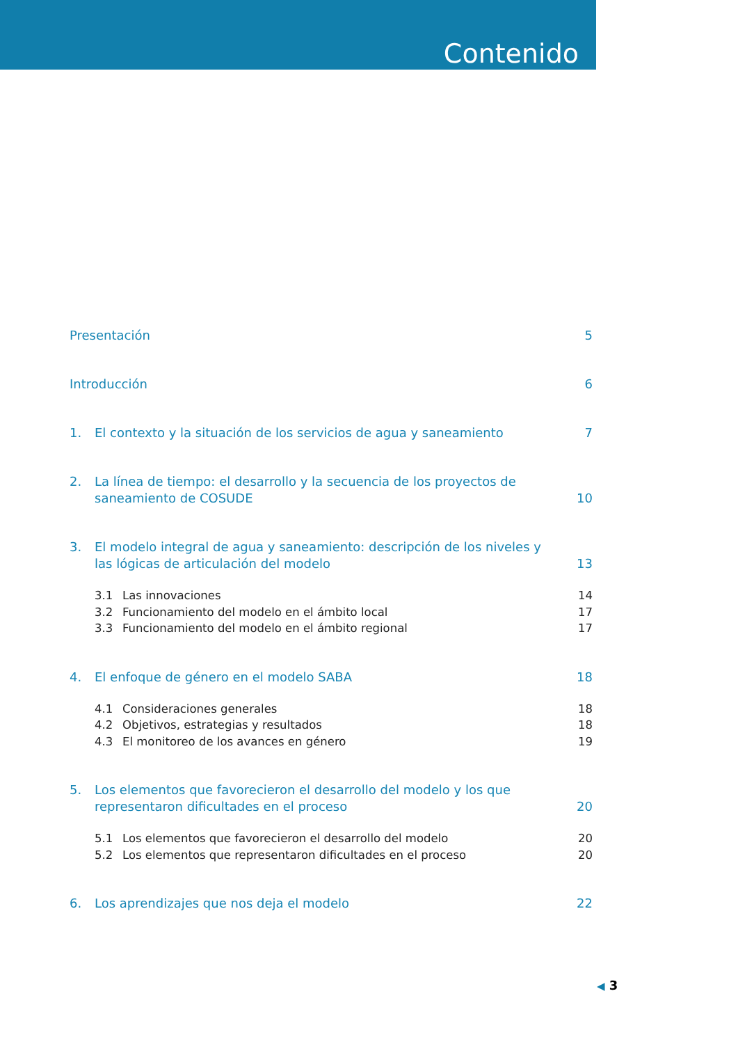Contenido
Presentación 5
Introducción 6
1. El contexto y la situación de los servicios de agua y saneamiento
7
2. La línea de tiempo: el desarrollo y la secuencia de los proyectos de saneamiento de COSUDE
10
3. El modelo integral de agua y saneamiento: descripción de los niveles y las lógicas de articulación del modelo
13
3.1 Las innovaciones 14
3.2 Funcionamiento del modelo en el ámbito local
17
3.3 Funcionamiento del modelo en el ámbito regional
17
4. El enfoque de género en el modelo SABA
18
4.1 Consideraciones generales 18
4.2 Objetivos, estrategias y resultados
18
4.3 El monitoreo de los avances en género
19
5. Los elementos que favorecieron el desarrollo del modelo y los que representaron dificultades en el proceso
20
5.1 Los elementos que favorecieron el desarrollo del modelo
20
5.2 Los elementos que representaron dificultades en el proceso
20
6. Los aprendizajes que nos deja el modelo
22
◀ 3